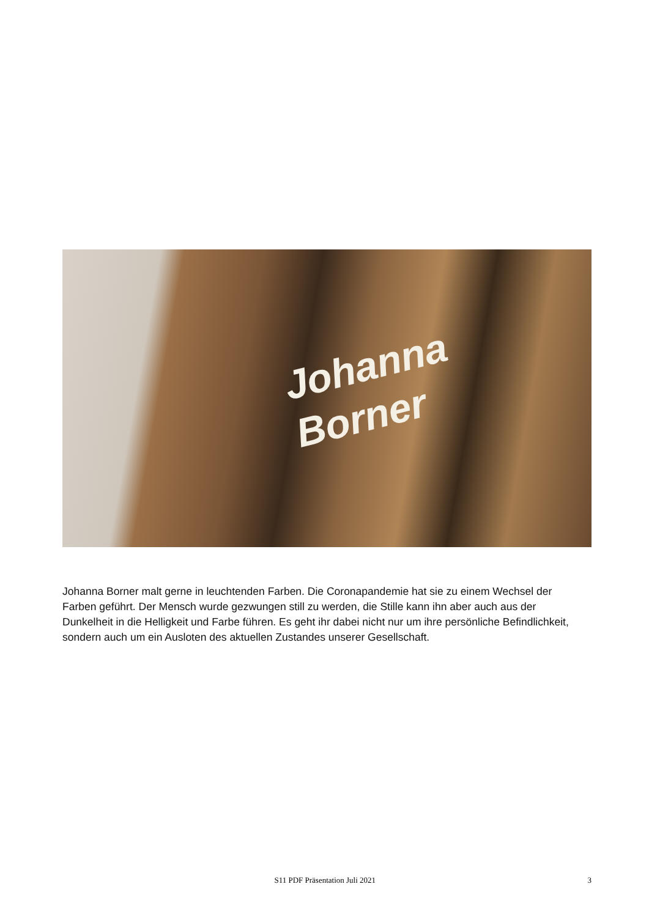Johanna
Borner
Johanna Borner malt gerne in leuchtenden Farben. Die Coronapandemie hat sie zu einem Wechsel der Farben geführt. Der Mensch wurde gezwungen still zu werden, die Stille kann ihn aber auch aus der Dunkelheit in die Helligkeit und Farbe führen. Es geht ihr dabei nicht nur um ihre persönliche Befindlichkeit, sondern auch um ein Ausloten des aktuellen Zustandes unserer Gesellschaft.
S11 PDF Präsentation Juli 2021 3